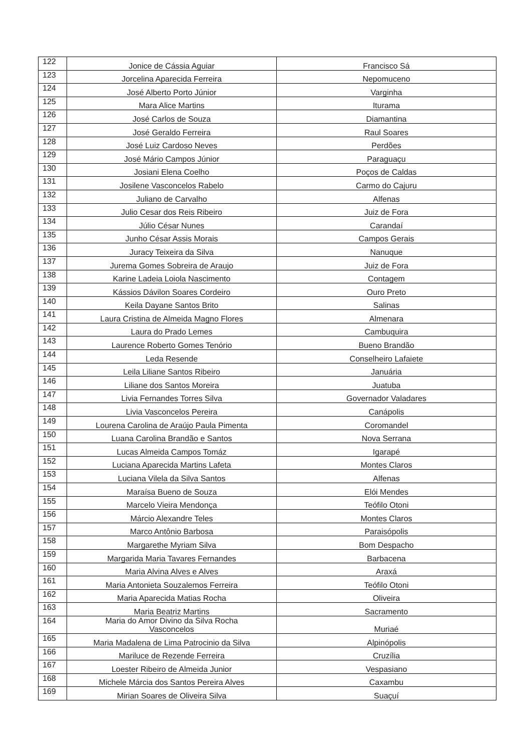| 122 | Jonice de Cássia Aguiar | Francisco Sá |
| 123 | Jorcelina Aparecida Ferreira | Nepomuceno |
| 124 | José Alberto Porto Júnior | Varginha |
| 125 | Mara Alice Martins | Iturama |
| 126 | José Carlos de Souza | Diamantina |
| 127 | José Geraldo Ferreira | Raul Soares |
| 128 | José Luiz Cardoso Neves | Perdões |
| 129 | José Mário Campos Júnior | Paraguaçu |
| 130 | Josiani Elena Coelho | Poços de Caldas |
| 131 | Josilene Vasconcelos Rabelo | Carmo do Cajuru |
| 132 | Juliano de Carvalho | Alfenas |
| 133 | Julio Cesar dos Reis Ribeiro | Juiz de Fora |
| 134 | Júlio César Nunes | Carandaí |
| 135 | Junho César Assis Morais | Campos Gerais |
| 136 | Juracy Teixeira da Silva | Nanuque |
| 137 | Jurema Gomes Sobreira de Araujo | Juiz de Fora |
| 138 | Karine Ladeia Loiola Nascimento | Contagem |
| 139 | Kássios Dávilon Soares Cordeiro | Ouro Preto |
| 140 | Keila Dayane Santos Brito | Salinas |
| 141 | Laura Cristina de Almeida Magno Flores | Almenara |
| 142 | Laura do Prado Lemes | Cambuquira |
| 143 | Laurence Roberto Gomes Tenório | Bueno Brandão |
| 144 | Leda Resende | Conselheiro Lafaiete |
| 145 | Leila Liliane Santos Ribeiro | Januária |
| 146 | Liliane dos Santos Moreira | Juatuba |
| 147 | Livia Fernandes Torres Silva | Governador Valadares |
| 148 | Livia Vasconcelos Pereira | Canápolis |
| 149 | Lourena Carolina de Araújo Paula Pimenta | Coromandel |
| 150 | Luana Carolina Brandão e Santos | Nova Serrana |
| 151 | Lucas Almeida Campos Tomáz | Igarapé |
| 152 | Luciana Aparecida Martins Lafeta | Montes Claros |
| 153 | Luciana Vilela da Silva Santos | Alfenas |
| 154 | Maraísa Bueno de Souza | Elói Mendes |
| 155 | Marcelo Vieira Mendonça | Teófilo Otoni |
| 156 | Márcio Alexandre Teles | Montes Claros |
| 157 | Marco Antônio Barbosa | Paraisópolis |
| 158 | Margarethe Myriam Silva | Bom Despacho |
| 159 | Margarida Maria Tavares Fernandes | Barbacena |
| 160 | Maria Alvina Alves e Alves | Araxá |
| 161 | Maria Antonieta Souzalemos Ferreira | Teófilo Otoni |
| 162 | Maria Aparecida Matias Rocha | Oliveira |
| 163 | Maria Beatriz Martins | Sacramento |
| 164 | Maria do Amor Divino da Silva Rocha Vasconcelos | Muriaé |
| 165 | Maria Madalena de Lima Patrocinio da Silva | Alpinópolis |
| 166 | Mariluce de Rezende Ferreira | Cruzília |
| 167 | Loester Ribeiro de Almeida Junior | Vespasiano |
| 168 | Michele Márcia dos Santos Pereira Alves | Caxambu |
| 169 | Mirian Soares de Oliveira Silva | Suaçuí |